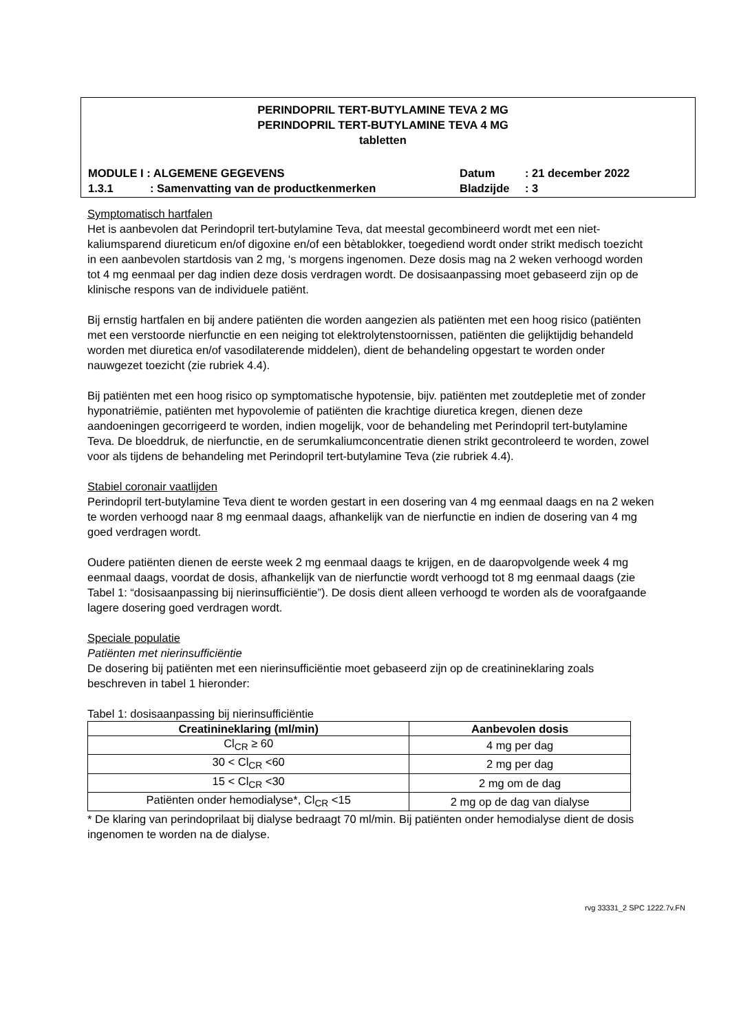PERINDOPRIL TERT-BUTYLAMINE TEVA 2 MG
PERINDOPRIL TERT-BUTYLAMINE TEVA 4 MG
tabletten
MODULE I : ALGEMENE GEGEVENS Datum: 21 december 2022
1.3.1: Samenvatting van de productkenmerken Bladzijde: 3
Symptomatisch hartfalen
Het is aanbevolen dat Perindopril tert-butylamine Teva, dat meestal gecombineerd wordt met een niet-kaliumsparend diureticum en/of digoxine en/of een bètablokker, toegediend wordt onder strikt medisch toezicht in een aanbevolen startdosis van 2 mg, ‘s morgens ingenomen. Deze dosis mag na 2 weken verhoogd worden tot 4 mg eenmaal per dag indien deze dosis verdragen wordt. De dosisaanpassing moet gebaseerd zijn op de klinische respons van de individuele patiënt.
Bij ernstig hartfalen en bij andere patiënten die worden aangezien als patiënten met een hoog risico (patiënten met een verstoorde nierfunctie en een neiging tot elektrolytenstoornissen, patiënten die gelijktijdig behandeld worden met diuretica en/of vasodilaterende middelen), dient de behandeling opgestart te worden onder nauwgezet toezicht (zie rubriek 4.4).
Bij patiënten met een hoog risico op symptomatische hypotensie, bijv. patiënten met zoutdepletie met of zonder hyponatriëmie, patiënten met hypovolemie of patiënten die krachtige diuretica kregen, dienen deze aandoeningen gecorrigeerd te worden, indien mogelijk, voor de behandeling met Perindopril tert-butylamine Teva. De bloeddruk, de nierfunctie, en de serumkaliumconcentratie dienen strikt gecontroleerd te worden, zowel voor als tijdens de behandeling met Perindopril tert-butylamine Teva (zie rubriek 4.4).
Stabiel coronair vaatlijden
Perindopril tert-butylamine Teva dient te worden gestart in een dosering van 4 mg eenmaal daags en na 2 weken te worden verhoogd naar 8 mg eenmaal daags, afhankelijk van de nierfunctie en indien de dosering van 4 mg goed verdragen wordt.
Oudere patiënten dienen de eerste week 2 mg eenmaal daags te krijgen, en de daaropvolgende week 4 mg eenmaal daags, voordat de dosis, afhankelijk van de nierfunctie wordt verhoogd tot 8 mg eenmaal daags (zie Tabel 1: “dosisaanpassing bij nierinsufficiëntie”). De dosis dient alleen verhoogd te worden als de voorafgaande lagere dosering goed verdragen wordt.
Speciale populatie
Patiënten met nierinsufficiëntie
De dosering bij patiënten met een nierinsufficiëntie moet gebaseerd zijn op de creatinineklaring zoals beschreven in tabel 1 hieronder:
Tabel 1: dosisaanpassing bij nierinsufficiëntie
| Creatinineklaring (ml/min) | Aanbevolen dosis |
| --- | --- |
| Cl<sub>CR</sub> ≥ 60 | 4 mg per dag |
| 30 < Cl<sub>CR</sub> <60 | 2 mg per dag |
| 15 < Cl<sub>CR</sub> <30 | 2 mg om de dag |
| Patiënten onder hemodialyse*, Cl<sub>CR</sub> <15 | 2 mg op de dag van dialyse |
* De klaring van perindoprilaat bij dialyse bedraagt 70 ml/min. Bij patiënten onder hemodialyse dient de dosis ingenomen te worden na de dialyse.
rvg 33331_2 SPC 1222.7v.FN